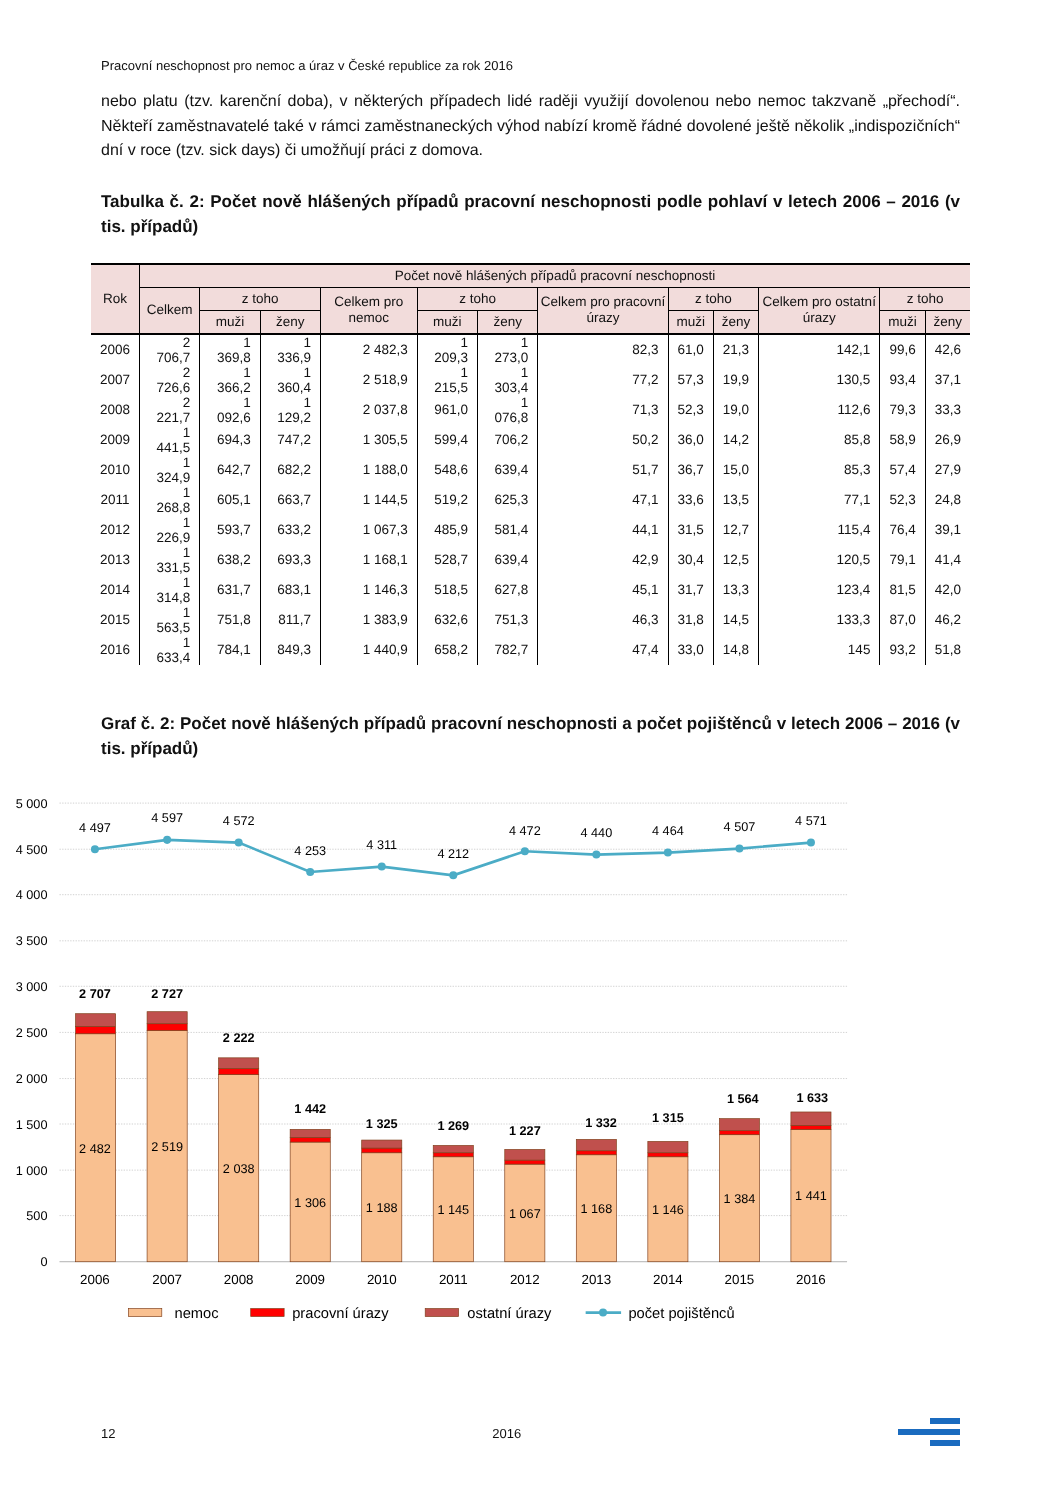Pracovní neschopnost pro nemoc a úraz v České republice za rok 2016
nebo platu (tzv. karenční doba), v některých případech lidé raději využijí dovolenou nebo nemoc takzvaně „přechodí“. Někteří zaměstnavatelé také v rámci zaměstnaneckých výhod nabízí kromě řádné dovolené ještě několik „indispozičních“ dní v roce (tzv. sick days) či umožňují práci z domova.
Tabulka č. 2: Počet nově hlášených případů pracovní neschopnosti podle pohlaví v letech 2006 – 2016 (v tis. případů)
| Rok | Počet nově hlášených případů pracovní neschopnosti | | | | | | | | | | | |
| --- | --- | --- | --- | --- | --- | --- | --- | --- | --- | --- | --- | --- |
| | Celkem | z toho | | Celkem pro nemoc | z toho | | Celkem pro pracovní úrazy | z toho | | Celkem pro ostatní úrazy | z toho | |
| | | muži | ženy | | muži | ženy | | muži | ženy | | muži | ženy |
| 2006 | 2 706,7 | 1 369,8 | 1 336,9 | 2 482,3 | 1 209,3 | 1 273,0 | 82,3 | 61,0 | 21,3 | 142,1 | 99,6 | 42,6 |
| 2007 | 2 726,6 | 1 366,2 | 1 360,4 | 2 518,9 | 1 215,5 | 1 303,4 | 77,2 | 57,3 | 19,9 | 130,5 | 93,4 | 37,1 |
| 2008 | 2 221,7 | 1 092,6 | 1 129,2 | 2 037,8 | 961,0 | 1 076,8 | 71,3 | 52,3 | 19,0 | 112,6 | 79,3 | 33,3 |
| 2009 | 1 441,5 | 694,3 | 747,2 | 1 305,5 | 599,4 | 706,2 | 50,2 | 36,0 | 14,2 | 85,8 | 58,9 | 26,9 |
| 2010 | 1 324,9 | 642,7 | 682,2 | 1 188,0 | 548,6 | 639,4 | 51,7 | 36,7 | 15,0 | 85,3 | 57,4 | 27,9 |
| 2011 | 1 268,8 | 605,1 | 663,7 | 1 144,5 | 519,2 | 625,3 | 47,1 | 33,6 | 13,5 | 77,1 | 52,3 | 24,8 |
| 2012 | 1 226,9 | 593,7 | 633,2 | 1 067,3 | 485,9 | 581,4 | 44,1 | 31,5 | 12,7 | 115,4 | 76,4 | 39,1 |
| 2013 | 1 331,5 | 638,2 | 693,3 | 1 168,1 | 528,7 | 639,4 | 42,9 | 30,4 | 12,5 | 120,5 | 79,1 | 41,4 |
| 2014 | 1 314,8 | 631,7 | 683,1 | 1 146,3 | 518,5 | 627,8 | 45,1 | 31,7 | 13,3 | 123,4 | 81,5 | 42,0 |
| 2015 | 1 563,5 | 751,8 | 811,7 | 1 383,9 | 632,6 | 751,3 | 46,3 | 31,8 | 14,5 | 133,3 | 87,0 | 46,2 |
| 2016 | 1 633,4 | 784,1 | 849,3 | 1 440,9 | 658,2 | 782,7 | 47,4 | 33,0 | 14,8 | 145 | 93,2 | 51,8 |
Graf č. 2: Počet nově hlášených případů pracovní neschopnosti a počet pojištěnců v letech 2006 – 2016 (v tis. případů)
5 000
4 500
4 000
3 500
3 000
2 500
2 000
1 500
1 000
500
0
2 482
2 519
2 038
1 306
1 188
1 145
1 067
1 168
1 146
1 384
1 441
2 707
2 727
2 222
1 442
1 325
1 269
1 227
1 332
1 315
1 564
1 633
4 497
4 597
4 572
4 253
4 311
4 212
4 472
4 440
4 464
4 507
4 571
2006
2007
2008
2009
2010
2011
2012
2013
2014
2015
2016
nemoc
pracovní úrazy
ostatní úrazy
počet pojištěnců
12 2016